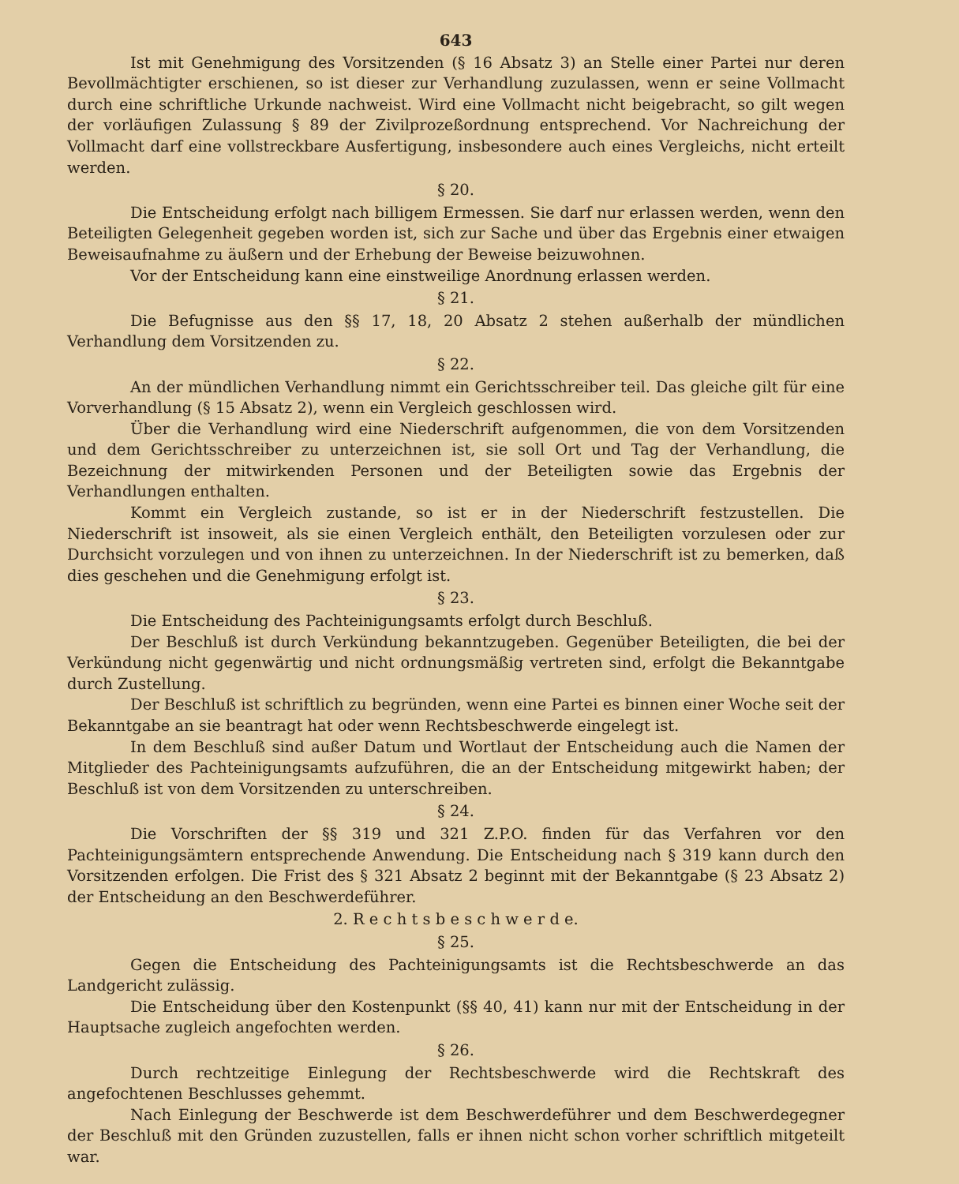643
Ist mit Genehmigung des Vorsitzenden (§ 16 Absatz 3) an Stelle einer Partei nur deren Bevollmächtigter erschienen, so ist dieser zur Verhandlung zuzulassen, wenn er seine Vollmacht durch eine schriftliche Urkunde nachweist. Wird eine Vollmacht nicht beigebracht, so gilt wegen der vorläufigen Zulassung § 89 der Zivilprozeßordnung entsprechend. Vor Nachreichung der Vollmacht darf eine vollstreckbare Ausfertigung, insbesondere auch eines Vergleichs, nicht erteilt werden.
§ 20.
Die Entscheidung erfolgt nach billigem Ermessen. Sie darf nur erlassen werden, wenn den Beteiligten Gelegenheit gegeben worden ist, sich zur Sache und über das Ergebnis einer etwaigen Beweisaufnahme zu äußern und der Erhebung der Beweise beizuwohnen.
Vor der Entscheidung kann eine einstweilige Anordnung erlassen werden.
§ 21.
Die Befugnisse aus den §§ 17, 18, 20 Absatz 2 stehen außerhalb der mündlichen Verhandlung dem Vorsitzenden zu.
§ 22.
An der mündlichen Verhandlung nimmt ein Gerichtsschreiber teil. Das gleiche gilt für eine Vorverhandlung (§ 15 Absatz 2), wenn ein Vergleich geschlossen wird.
Über die Verhandlung wird eine Niederschrift aufgenommen, die von dem Vorsitzenden und dem Gerichtsschreiber zu unterzeichnen ist, sie soll Ort und Tag der Verhandlung, die Bezeichnung der mitwirkenden Personen und der Beteiligten sowie das Ergebnis der Verhandlungen enthalten.
Kommt ein Vergleich zustande, so ist er in der Niederschrift festzustellen. Die Niederschrift ist insoweit, als sie einen Vergleich enthält, den Beteiligten vorzulesen oder zur Durchsicht vorzulegen und von ihnen zu unterzeichnen. In der Niederschrift ist zu bemerken, daß dies geschehen und die Genehmigung erfolgt ist.
§ 23.
Die Entscheidung des Pachteinigungsamts erfolgt durch Beschluß.
Der Beschluß ist durch Verkündung bekanntzugeben. Gegenüber Beteiligten, die bei der Verkündung nicht gegenwärtig und nicht ordnungsmäßig vertreten sind, erfolgt die Bekanntgabe durch Zustellung.
Der Beschluß ist schriftlich zu begründen, wenn eine Partei es binnen einer Woche seit der Bekanntgabe an sie beantragt hat oder wenn Rechtsbeschwerde eingelegt ist.
In dem Beschluß sind außer Datum und Wortlaut der Entscheidung auch die Namen der Mitglieder des Pachteinigungsamts aufzuführen, die an der Entscheidung mitgewirkt haben; der Beschluß ist von dem Vorsitzenden zu unterschreiben.
§ 24.
Die Vorschriften der §§ 319 und 321 Z.P.O. finden für das Verfahren vor den Pachteinigungsämtern entsprechende Anwendung. Die Entscheidung nach § 319 kann durch den Vorsitzenden erfolgen. Die Frist des § 321 Absatz 2 beginnt mit der Bekanntgabe (§ 23 Absatz 2) der Entscheidung an den Beschwerdeführer.
2. R e c h t s b e s c h w e r d e.
§ 25.
Gegen die Entscheidung des Pachteinigungsamts ist die Rechtsbeschwerde an das Landgericht zulässig.
Die Entscheidung über den Kostenpunkt (§§ 40, 41) kann nur mit der Entscheidung in der Hauptsache zugleich angefochten werden.
§ 26.
Durch rechtzeitige Einlegung der Rechtsbeschwerde wird die Rechtskraft des angefochtenen Beschlusses gehemmt.
Nach Einlegung der Beschwerde ist dem Beschwerdeführer und dem Beschwerdegegner der Beschluß mit den Gründen zuzustellen, falls er ihnen nicht schon vorher schriftlich mitgeteilt war.